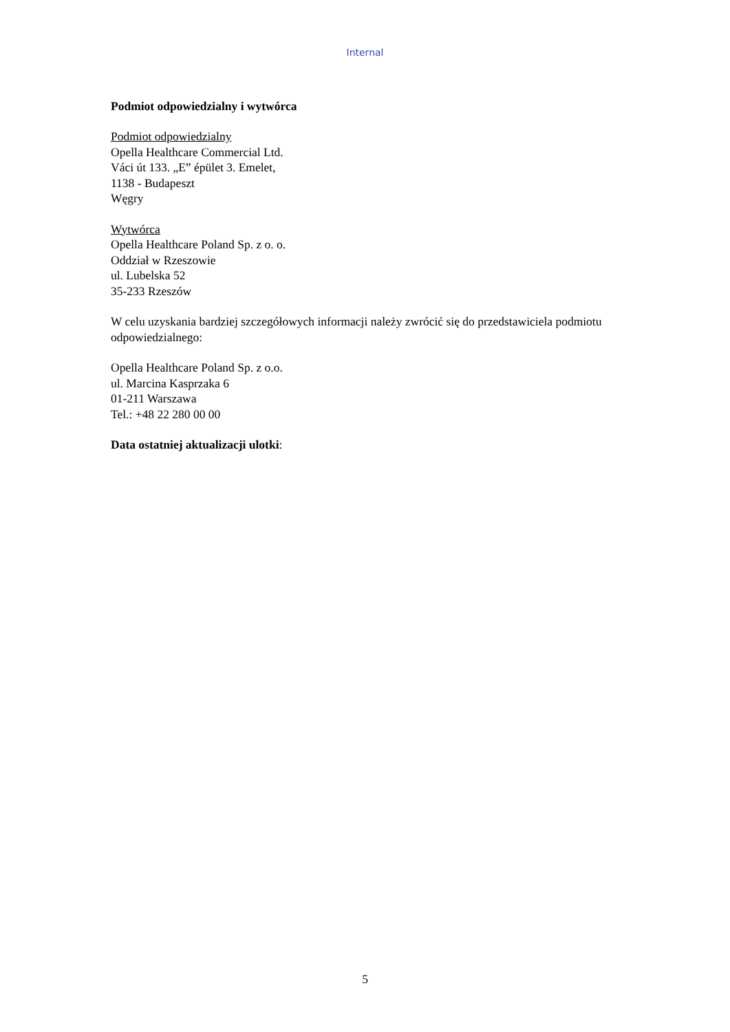Internal
Podmiot odpowiedzialny i wytwórca
Podmiot odpowiedzialny
Opella Healthcare Commercial Ltd.
Váci út 133. „E” épület 3. Emelet,
1138 - Budapeszt
Węgry
Wytwórca
Opella Healthcare Poland Sp. z o. o.
Oddział w Rzeszowie
ul. Lubelska 52
35-233 Rzeszów
W celu uzyskania bardziej szczegółowych informacji należy zwrócić się do przedstawiciela podmiotu odpowiedzialnego:
Opella Healthcare Poland Sp. z o.o.
ul. Marcina Kasprzaka 6
01-211 Warszawa
Tel.: +48 22 280 00 00
Data ostatniej aktualizacji ulotki:
5